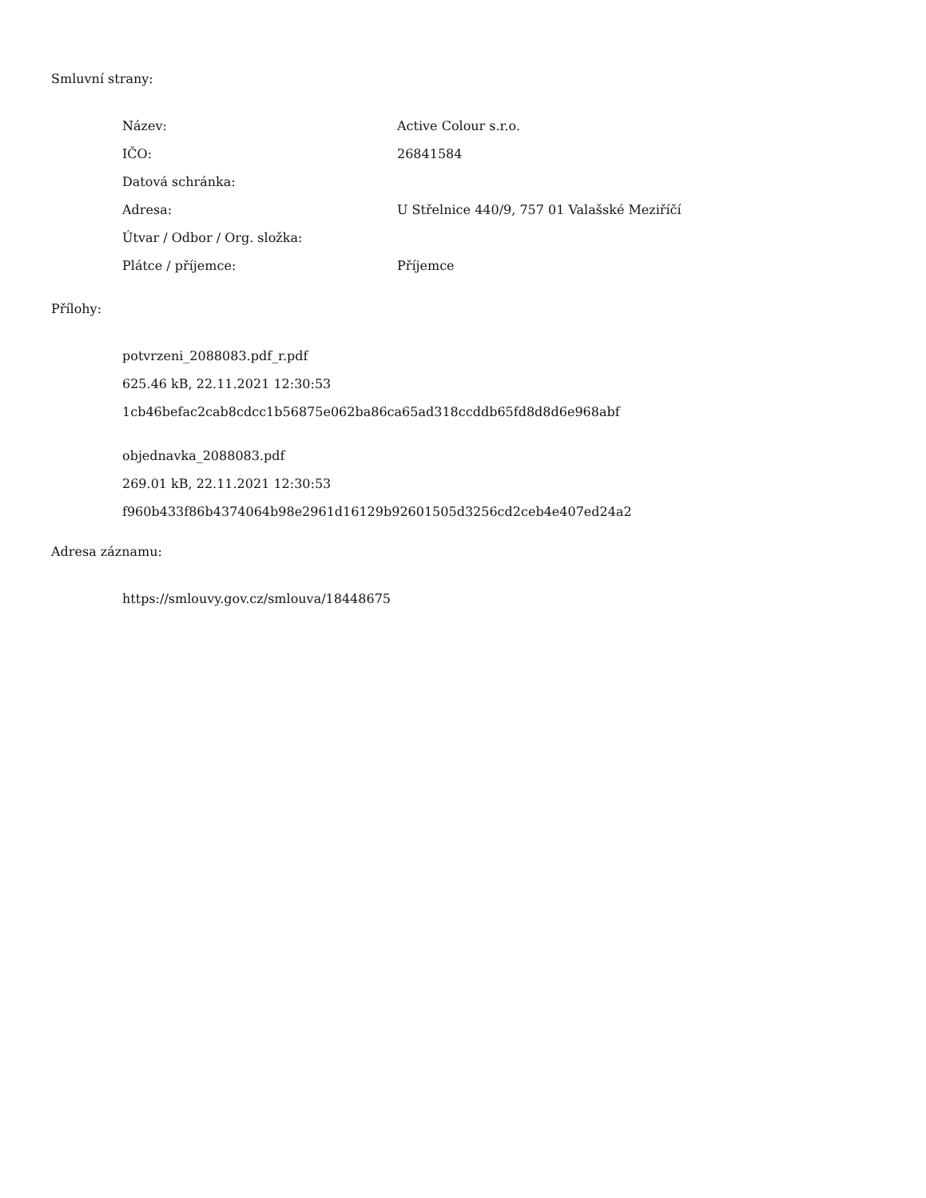Smluvní strany:
| Název: | Active Colour s.r.o. |
| IČO: | 26841584 |
| Datová schránka: | |
| Adresa: | U Střelnice 440/9, 757 01 Valašské Meziříčí |
| Útvar / Odbor / Org. složka: | |
| Plátce / příjemce: | Příjemce |
Přílohy:
potvrzeni_2088083.pdf_r.pdf
625.46 kB, 22.11.2021 12:30:53
1cb46befac2cab8cdcc1b56875e062ba86ca65ad318ccddb65fd8d8d6e968abf
objednavka_2088083.pdf
269.01 kB, 22.11.2021 12:30:53
f960b433f86b4374064b98e2961d16129b92601505d3256cd2ceb4e407ed24a2
Adresa záznamu:
https://smlouvy.gov.cz/smlouva/18448675